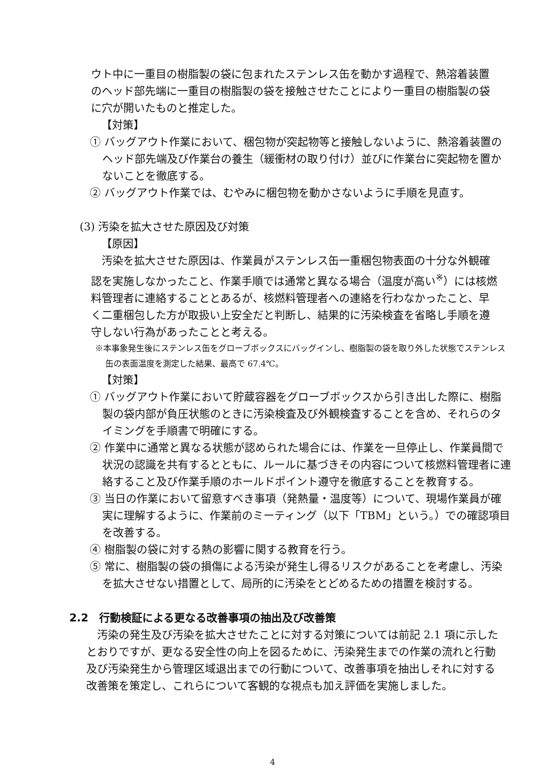ウト中に一重目の樹脂製の袋に包まれたステンレス缶を動かす過程で、熱溶着装置のヘッド部先端に一重目の樹脂製の袋を接触させたことにより一重目の樹脂製の袋に穴が開いたものと推定した。
【対策】
① バッグアウト作業において、梱包物が突起物等と接触しないように、熱溶着装置のヘッド部先端及び作業台の養生（緩衝材の取り付け）並びに作業台に突起物を置かないことを徹底する。
② バッグアウト作業では、むやみに梱包物を動かさないように手順を見直す。
(3) 汚染を拡大させた原因及び対策
【原因】
　汚染を拡大させた原因は、作業員がステンレス缶一重梱包物表面の十分な外観確認を実施しなかったこと、作業手順では通常と異なる場合（温度が高い<sup>※</sup>）には核燃料管理者に連絡することとあるが、核燃料管理者への連絡を行わなかったこと、早く二重梱包した方が取扱い上安全だと判断し、結果的に汚染検査を省略し手順を遵守しない行為があったことと考える。
※本事象発生後にステンレス缶をグローブボックスにバッグインし、樹脂製の袋を取り外した状態でステンレス缶の表面温度を測定した結果、最高で 67.4℃。
【対策】
① バッグアウト作業において貯蔵容器をグローブボックスから引き出した際に、樹脂製の袋内部が負圧状態のときに汚染検査及び外観検査することを含め、それらのタイミングを手順書で明確にする。
② 作業中に通常と異なる状態が認められた場合には、作業を一旦停止し、作業員間で状況の認識を共有するとともに、ルールに基づきその内容について核燃料管理者に連絡すること及び作業手順のホールドポイント遵守を徹底することを教育する。
③ 当日の作業において留意すべき事項（発熱量・温度等）について、現場作業員が確実に理解するように、作業前のミーティング（以下「TBM」という。）での確認項目を改善する。
④ 樹脂製の袋に対する熱の影響に関する教育を行う。
⑤ 常に、樹脂製の袋の損傷による汚染が発生し得るリスクがあることを考慮し、汚染を拡大させない措置として、局所的に汚染をとどめるための措置を検討する。
2.2　行動検証による更なる改善事項の抽出及び改善策
　汚染の発生及び汚染を拡大させたことに対する対策については前記 2.1 項に示したとおりですが、更なる安全性の向上を図るために、汚染発生までの作業の流れと行動及び汚染発生から管理区域退出までの行動について、改善事項を抽出しそれに対する改善策を策定し、これらについて客観的な視点も加え評価を実施しました。
4